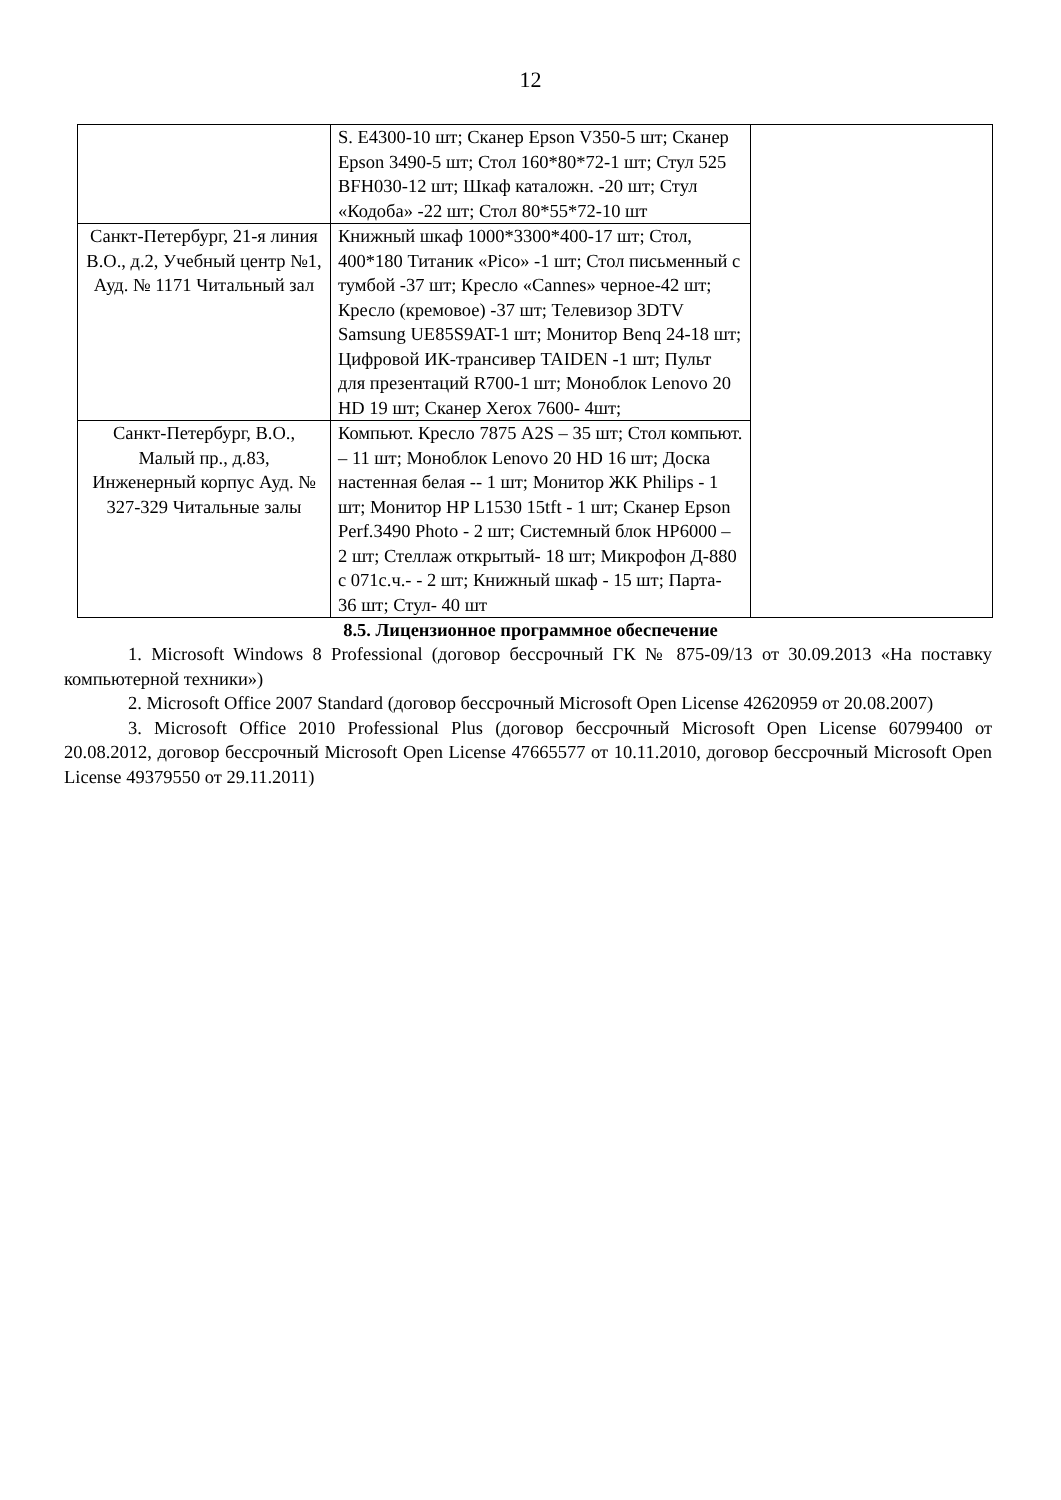12
| | S. E4300-10 шт; Сканер Epson V350-5 шт; Сканер Epson 3490-5 шт; Стол 160*80*72-1 шт; Стул 525 BFH030-12 шт; Шкаф каталожн. -20 шт; Стул «Кодоба» -22 шт; Стол 80*55*72-10 шт | |
| Санкт-Петербург, 21-я линия В.О., д.2, Учебный центр №1, Ауд. № 1171 Читальный зал | Книжный шкаф 1000*3300*400-17 шт; Стол, 400*180 Титаник «Pico» -1 шт; Стол письменный с тумбой -37 шт; Кресло «Cannes» черное-42 шт; Кресло (кремовое) -37 шт; Телевизор 3DTV Samsung UE85S9AT-1 шт; Монитор Benq 24-18 шт; Цифровой ИК-трансивер TAIDEN -1 шт; Пульт для презентаций R700-1 шт; Моноблок Lenovo 20 HD 19 шт; Сканер Xerox 7600- 4шт; | |
| Санкт-Петербург, В.О., Малый пр., д.83, Инженерный корпус Ауд. № 327-329 Читальные залы | Компьют. Кресло 7875 A2S – 35 шт; Стол компьют. – 11 шт; Моноблок Lenovo 20 HD 16 шт; Доска настенная белая -- 1 шт; Монитор ЖК Philips - 1 шт; Монитор HP L1530 15tft - 1 шт; Сканер Epson Perf.3490 Photo - 2 шт; Системный блок HP6000 – 2 шт; Стеллаж открытый- 18 шт; Микрофон Д-880 с 071с.ч.- - 2 шт; Книжный шкаф - 15 шт; Парта- 36 шт; Стул- 40 шт | |
8.5. Лицензионное программное обеспечение
1. Microsoft Windows 8 Professional (договор бессрочный ГК № 875-09/13 от 30.09.2013 «На поставку компьютерной техники»)
2. Microsoft Office 2007 Standard (договор бессрочный Microsoft Open License 42620959 от 20.08.2007)
3. Microsoft Office 2010 Professional Plus (договор бессрочный Microsoft Open License 60799400 от 20.08.2012, договор бессрочный Microsoft Open License 47665577 от 10.11.2010, договор бессрочный Microsoft Open License 49379550 от 29.11.2011)